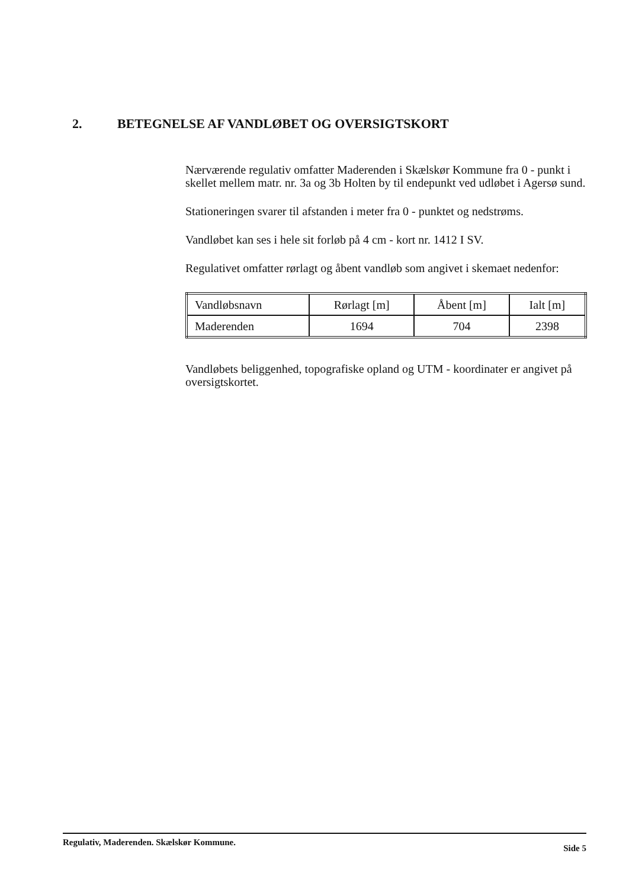2. BETEGNELSE AF VANDLØBET OG OVERSIGTSKORT
Nærværende regulativ omfatter Maderenden i Skælskør Kommune fra 0 - punkt i skellet mellem matr. nr. 3a og 3b Holten by til endepunkt ved udløbet i Agersø sund.
Stationeringen svarer til afstanden i meter fra 0 - punktet og nedstrøms.
Vandløbet kan ses i hele sit forløb på 4 cm - kort nr. 1412 I SV.
Regulativet omfatter rørlagt og åbent vandløb som angivet i skemaet nedenfor:
| Vandløbsnavn | Rørlagt [m] | Åbent [m] | Ialt [m] |
| Maderenden | 1694 | 704 | 2398 |
Vandløbets beliggenhed, topografiske opland og UTM - koordinater er angivet på oversigtskortet.
Regulativ, Maderenden. Skælskør Kommune. Side 5